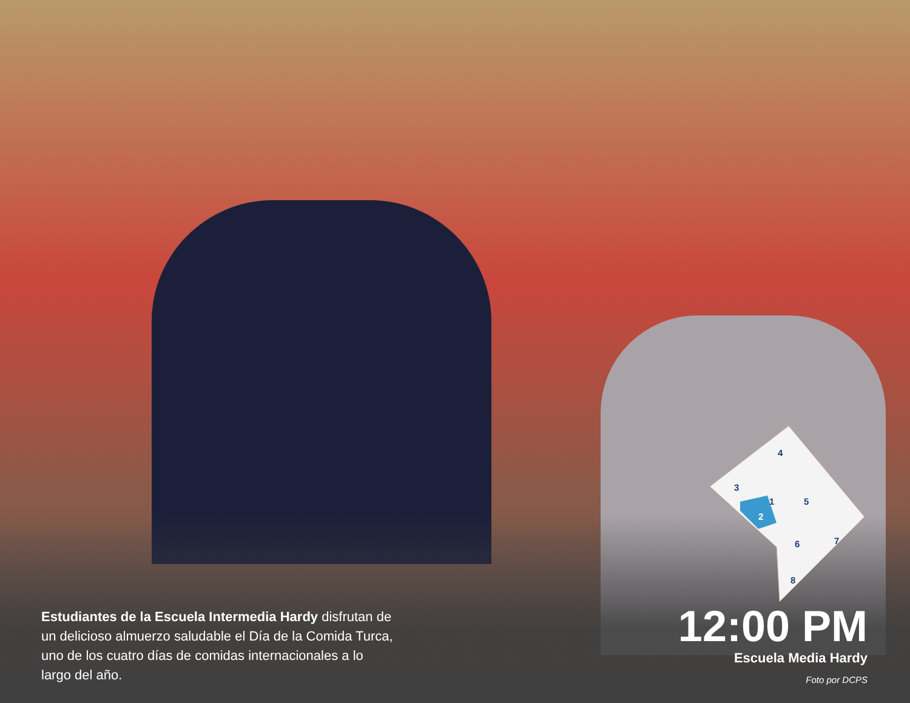Estudiantes de la Escuela Intermedia Hardy disfrutan de un delicioso almuerzo saludable el Día de la Comida Turca, uno de los cuatro días de comidas internacionales a lo largo del año.
4
3
1
5
2
6
7
8
12:00 PM
Escuela Media Hardy
Foto por DCPS